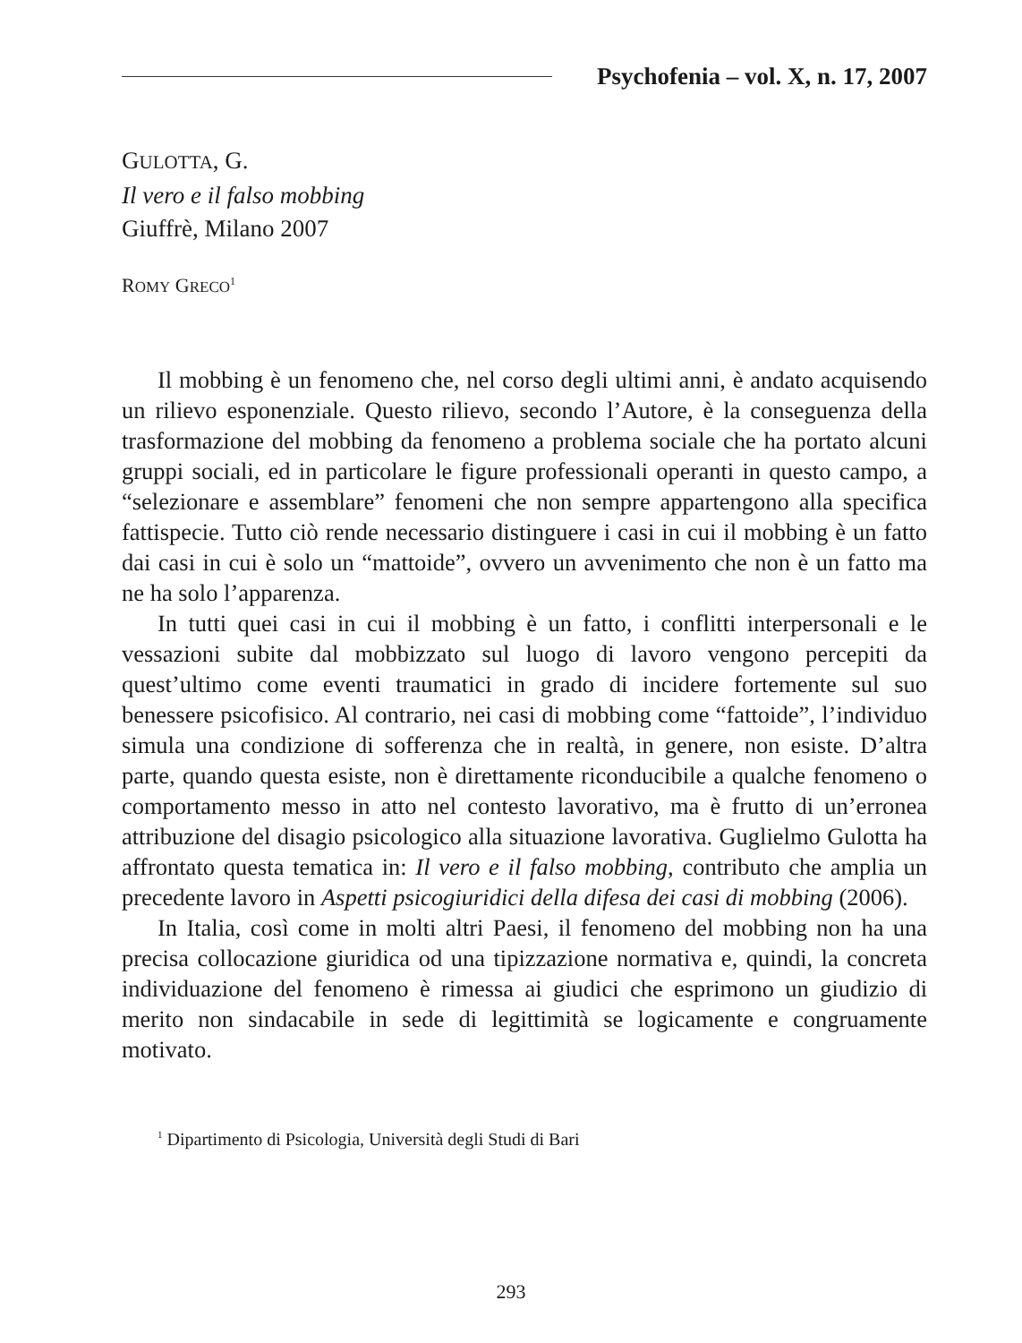Psychofenia – vol. X, n. 17, 2007
GULOTTA, G.
Il vero e il falso mobbing
Giuffrè, Milano 2007
ROMY GRECO<sup>1</sup>
Il mobbing è un fenomeno che, nel corso degli ultimi anni, è andato acquisendo un rilievo esponenziale. Questo rilievo, secondo l’Autore, è la conseguenza della trasformazione del mobbing da fenomeno a problema sociale che ha portato alcuni gruppi sociali, ed in particolare le figure professionali operanti in questo campo, a “selezionare e assemblare” fenomeni che non sempre appartengono alla specifica fattispecie. Tutto ciò rende necessario distinguere i casi in cui il mobbing è un fatto dai casi in cui è solo un “mattoide”, ovvero un avvenimento che non è un fatto ma ne ha solo l’apparenza.
In tutti quei casi in cui il mobbing è un fatto, i conflitti interpersonali e le vessazioni subite dal mobbizzato sul luogo di lavoro vengono percepiti da quest’ultimo come eventi traumatici in grado di incidere fortemente sul suo benessere psicofisico. Al contrario, nei casi di mobbing come “fattoide”, l’individuo simula una condizione di sofferenza che in realtà, in genere, non esiste. D’altra parte, quando questa esiste, non è direttamente riconducibile a qualche fenomeno o comportamento messo in atto nel contesto lavorativo, ma è frutto di un’erronea attribuzione del disagio psicologico alla situazione lavorativa. Guglielmo Gulotta ha affrontato questa tematica in: Il vero e il falso mobbing, contributo che amplia un precedente lavoro in Aspetti psicogiuridici della difesa dei casi di mobbing (2006).
In Italia, così come in molti altri Paesi, il fenomeno del mobbing non ha una precisa collocazione giuridica od una tipizzazione normativa e, quindi, la concreta individuazione del fenomeno è rimessa ai giudici che esprimono un giudizio di merito non sindacabile in sede di legittimità se logicamente e congruamente motivato.
<sup>1</sup> Dipartimento di Psicologia, Università degli Studi di Bari
293